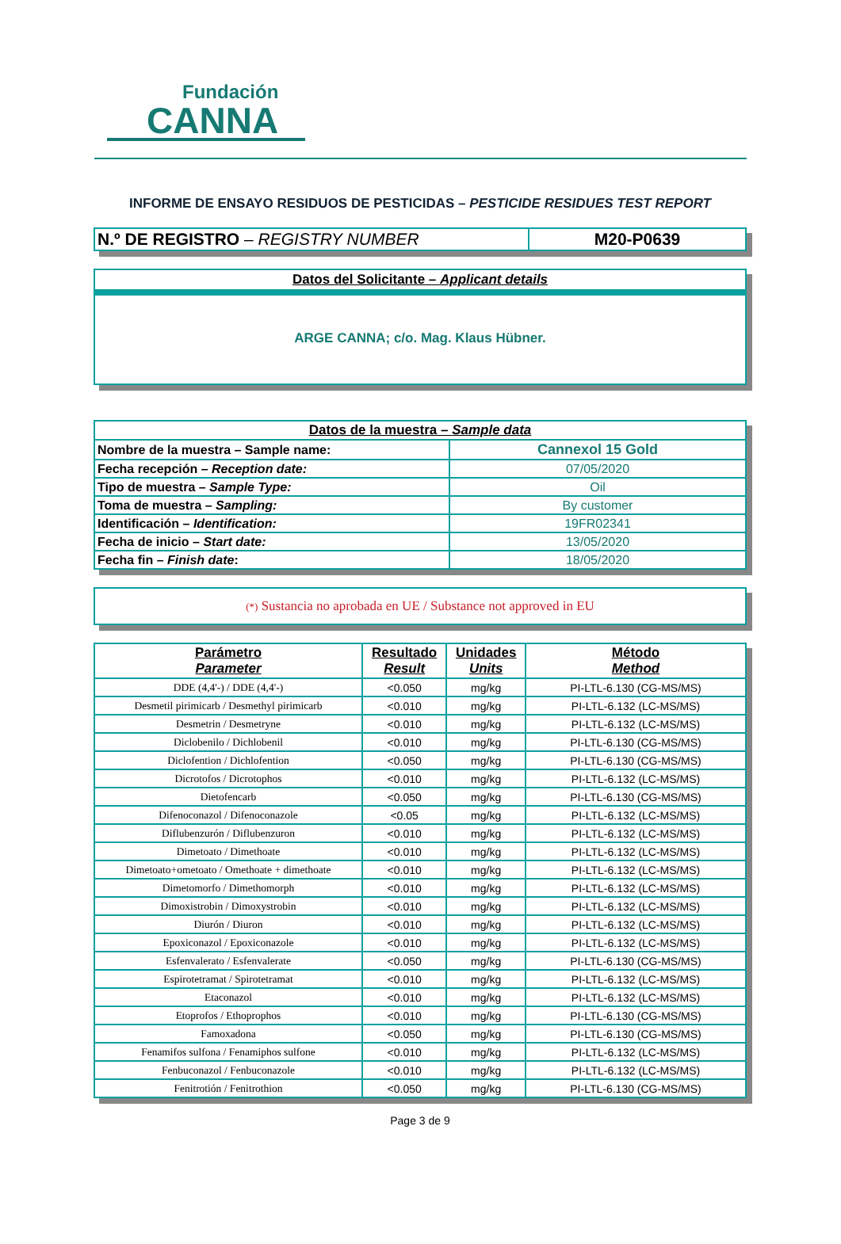Fundación
CANNA
INFORME DE ENSAYO RESIDUOS DE PESTICIDAS – PESTICIDE RESIDUES TEST REPORT
| N.º DE REGISTRO – REGISTRY NUMBER | M20-P0639 |
Datos del Solicitante – Applicant details
ARGE CANNA; c/o. Mag. Klaus Hübner.
| Datos de la muestra – Sample data | |
| Nombre de la muestra – Sample name: | Cannexol 15 Gold |
| Fecha recepción – Reception date: | 07/05/2020 |
| Tipo de muestra – Sample Type: | Oil |
| Toma de muestra – Sampling: | By customer |
| Identificación – Identification: | 19FR02341 |
| Fecha de inicio – Start date: | 13/05/2020 |
| Fecha fin – Finish date : | 18/05/2020 |
(*) Sustancia no aprobada en UE / Substance not approved in EU
| Parámetro Parameter | Resultado Result | Unidades Units | Método Method |
| DDE (4,4'-) / DDE (4,4'-) | <0.050 | mg/kg | PI-LTL-6.130 (CG-MS/MS) |
| Desmetil pirimicarb / Desmethyl pirimicarb | <0.010 | mg/kg | PI-LTL-6.132 (LC-MS/MS) |
| Desmetrin / Desmetryne | <0.010 | mg/kg | PI-LTL-6.132 (LC-MS/MS) |
| Diclobenilo / Dichlobenil | <0.010 | mg/kg | PI-LTL-6.130 (CG-MS/MS) |
| Diclofention / Dichlofention | <0.050 | mg/kg | PI-LTL-6.130 (CG-MS/MS) |
| Dicrotofos / Dicrotophos | <0.010 | mg/kg | PI-LTL-6.132 (LC-MS/MS) |
| Dietofencarb | <0.050 | mg/kg | PI-LTL-6.130 (CG-MS/MS) |
| Difenoconazol / Difenoconazole | <0.05 | mg/kg | PI-LTL-6.132 (LC-MS/MS) |
| Diflubenzurón / Diflubenzuron | <0.010 | mg/kg | PI-LTL-6.132 (LC-MS/MS) |
| Dimetoato / Dimethoate | <0.010 | mg/kg | PI-LTL-6.132 (LC-MS/MS) |
| Dimetoato+ometoato / Omethoate + dimethoate | <0.010 | mg/kg | PI-LTL-6.132 (LC-MS/MS) |
| Dimetomorfo / Dimethomorph | <0.010 | mg/kg | PI-LTL-6.132 (LC-MS/MS) |
| Dimoxistrobin / Dimoxystrobin | <0.010 | mg/kg | PI-LTL-6.132 (LC-MS/MS) |
| Diurón / Diuron | <0.010 | mg/kg | PI-LTL-6.132 (LC-MS/MS) |
| Epoxiconazol / Epoxiconazole | <0.010 | mg/kg | PI-LTL-6.132 (LC-MS/MS) |
| Esfenvalerato / Esfenvalerate | <0.050 | mg/kg | PI-LTL-6.130 (CG-MS/MS) |
| Espirotetramat / Spirotetramat | <0.010 | mg/kg | PI-LTL-6.132 (LC-MS/MS) |
| Etaconazol | <0.010 | mg/kg | PI-LTL-6.132 (LC-MS/MS) |
| Etoprofos / Ethoprophos | <0.010 | mg/kg | PI-LTL-6.130 (CG-MS/MS) |
| Famoxadona | <0.050 | mg/kg | PI-LTL-6.130 (CG-MS/MS) |
| Fenamifos sulfona / Fenamiphos sulfone | <0.010 | mg/kg | PI-LTL-6.132 (LC-MS/MS) |
| Fenbuconazol / Fenbuconazole | <0.010 | mg/kg | PI-LTL-6.132 (LC-MS/MS) |
| Fenitrotión / Fenitrothion | <0.050 | mg/kg | PI-LTL-6.130 (CG-MS/MS) |
Page 3 de 9